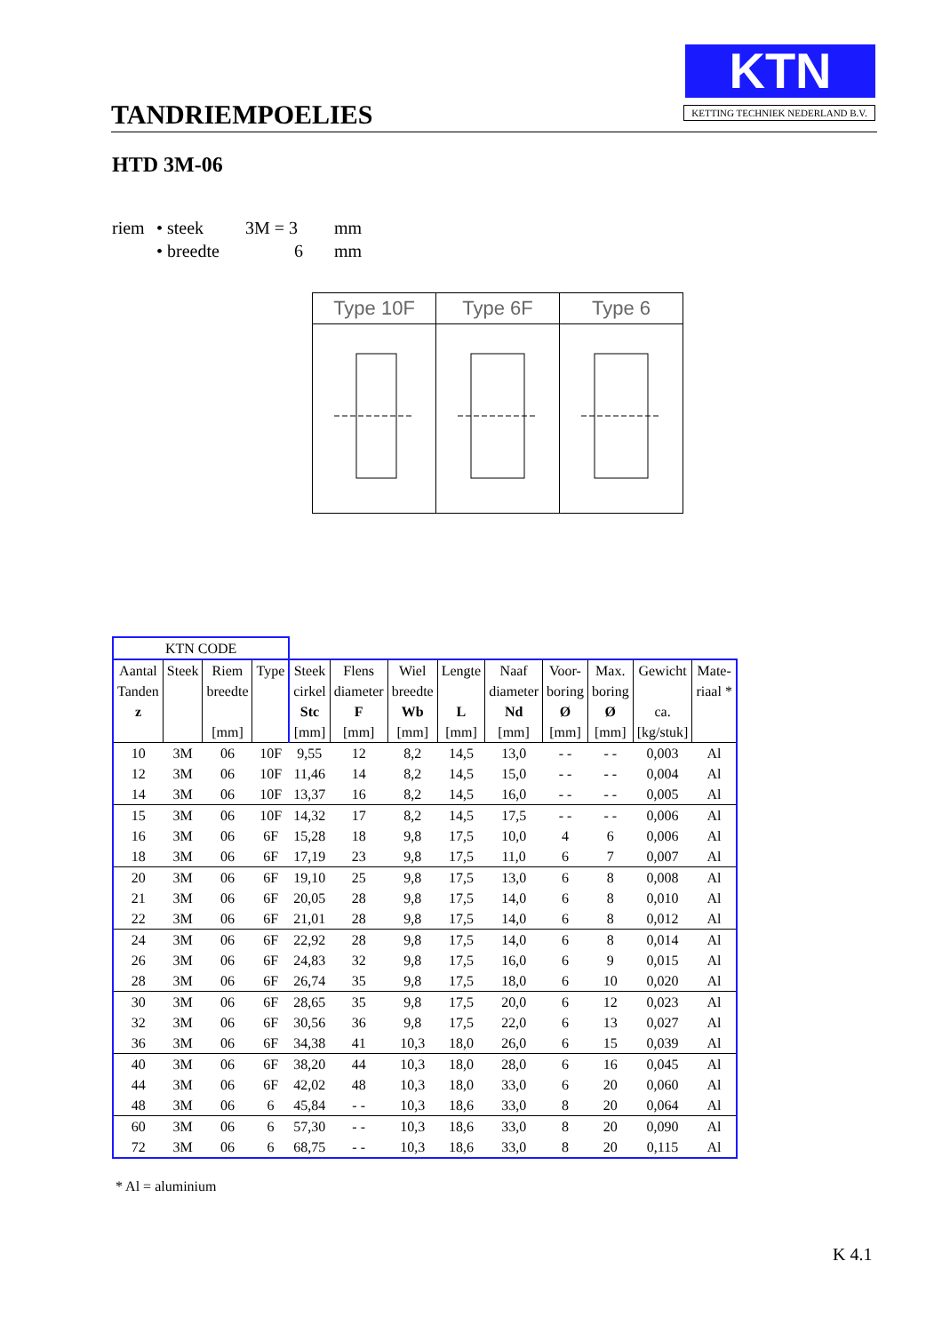TANDRIEMPOELIES
KTN
KETTING TECHNIEK NEDERLAND B.V.
HTD 3M-06
riem • steek 3M = 3 mm
• breedte 6 mm
| Type 10F | Type 6F | Type 6 |
| KTN CODE | | | | | | | | | | | | |
| --- | --- | --- | --- | --- | --- | --- | --- | --- | --- | --- | --- | --- |
| Aantal | Steek | Riem | Type | Steek | Flens | Wiel | Lengte | Naaf | Voor- | Max. | Gewicht | Mate- |
| Tanden | | breedte | | cirkel | diameter | breedte | | diameter | boring | boring | | riaal * |
| z | | | | Stc | F | Wb | L | Nd | Ø | Ø | ca. | |
| | | [mm] | | [mm] | [mm] | [mm] | [mm] | [mm] | [mm] | [mm] | [kg/stuk] | |
| 10 | 3M | 06 | 10F | 9,55 | 12 | 8,2 | 14,5 | 13,0 | - - | - - | 0,003 | Al |
| 12 | 3M | 06 | 10F | 11,46 | 14 | 8,2 | 14,5 | 15,0 | - - | - - | 0,004 | Al |
| 14 | 3M | 06 | 10F | 13,37 | 16 | 8,2 | 14,5 | 16,0 | - - | - - | 0,005 | Al |
| 15 | 3M | 06 | 10F | 14,32 | 17 | 8,2 | 14,5 | 17,5 | - - | - - | 0,006 | Al |
| 16 | 3M | 06 | 6F | 15,28 | 18 | 9,8 | 17,5 | 10,0 | 4 | 6 | 0,006 | Al |
| 18 | 3M | 06 | 6F | 17,19 | 23 | 9,8 | 17,5 | 11,0 | 6 | 7 | 0,007 | Al |
| 20 | 3M | 06 | 6F | 19,10 | 25 | 9,8 | 17,5 | 13,0 | 6 | 8 | 0,008 | Al |
| 21 | 3M | 06 | 6F | 20,05 | 28 | 9,8 | 17,5 | 14,0 | 6 | 8 | 0,010 | Al |
| 22 | 3M | 06 | 6F | 21,01 | 28 | 9,8 | 17,5 | 14,0 | 6 | 8 | 0,012 | Al |
| 24 | 3M | 06 | 6F | 22,92 | 28 | 9,8 | 17,5 | 14,0 | 6 | 8 | 0,014 | Al |
| 26 | 3M | 06 | 6F | 24,83 | 32 | 9,8 | 17,5 | 16,0 | 6 | 9 | 0,015 | Al |
| 28 | 3M | 06 | 6F | 26,74 | 35 | 9,8 | 17,5 | 18,0 | 6 | 10 | 0,020 | Al |
| 30 | 3M | 06 | 6F | 28,65 | 35 | 9,8 | 17,5 | 20,0 | 6 | 12 | 0,023 | Al |
| 32 | 3M | 06 | 6F | 30,56 | 36 | 9,8 | 17,5 | 22,0 | 6 | 13 | 0,027 | Al |
| 36 | 3M | 06 | 6F | 34,38 | 41 | 10,3 | 18,0 | 26,0 | 6 | 15 | 0,039 | Al |
| 40 | 3M | 06 | 6F | 38,20 | 44 | 10,3 | 18,0 | 28,0 | 6 | 16 | 0,045 | Al |
| 44 | 3M | 06 | 6F | 42,02 | 48 | 10,3 | 18,0 | 33,0 | 6 | 20 | 0,060 | Al |
| 48 | 3M | 06 | 6 | 45,84 | - - | 10,3 | 18,6 | 33,0 | 8 | 20 | 0,064 | Al |
| 60 | 3M | 06 | 6 | 57,30 | - - | 10,3 | 18,6 | 33,0 | 8 | 20 | 0,090 | Al |
| 72 | 3M | 06 | 6 | 68,75 | - - | 10,3 | 18,6 | 33,0 | 8 | 20 | 0,115 | Al |
* Al = aluminium
K 4.1